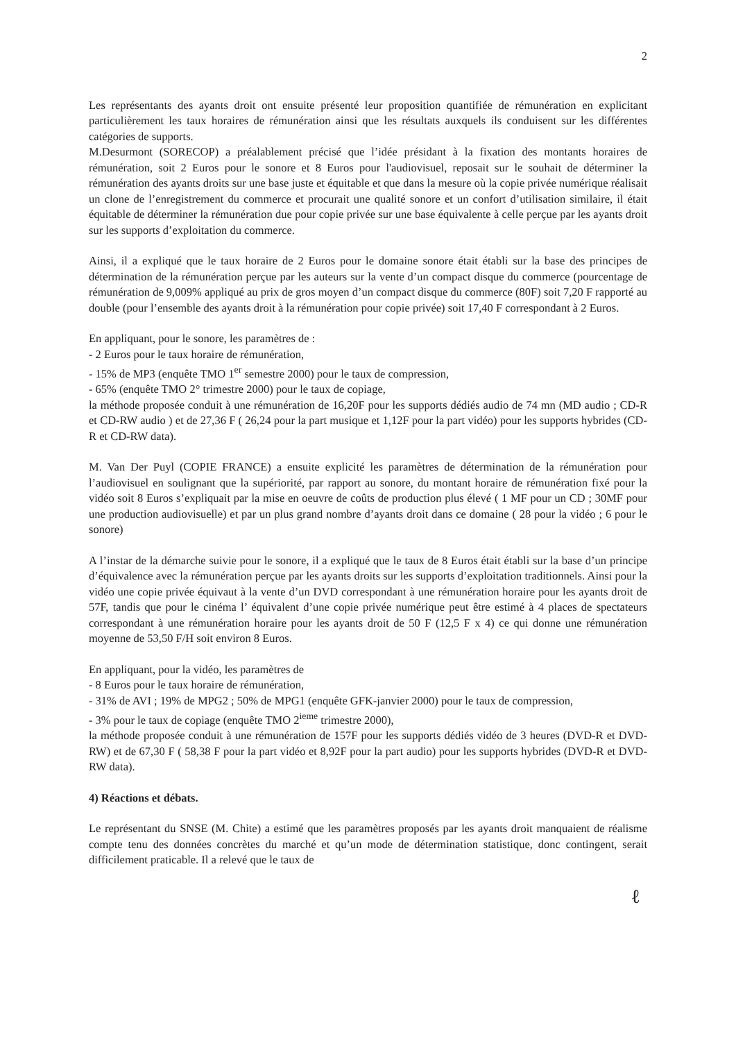2
Les représentants des ayants droit ont ensuite présenté leur proposition quantifiée de rémunération en explicitant particulièrement les taux horaires de rémunération ainsi que les résultats auxquels ils conduisent sur les différentes catégories de supports.
M.Desurmont (SORECOP) a préalablement précisé que l’idée présidant à la fixation des montants horaires de rémunération, soit 2 Euros pour le sonore et 8 Euros pour l'audiovisuel, reposait sur le souhait de déterminer la rémunération des ayants droits sur une base juste et équitable et que dans la mesure où la copie privée numérique réalisait un clone de l’enregistrement du commerce et procurait une qualité sonore et un confort d’utilisation similaire, il était équitable de déterminer la rémunération due pour copie privée sur une base équivalente à celle perçue par les ayants droit sur les supports d’exploitation du commerce.
Ainsi, il a expliqué que le taux horaire de 2 Euros pour le domaine sonore était établi sur la base des principes de détermination de la rémunération perçue par les auteurs sur la vente d’un compact disque du commerce (pourcentage de rémunération de 9,009% appliqué au prix de gros moyen d’un compact disque du commerce (80F) soit 7,20 F rapporté au double (pour l’ensemble des ayants droit à la rémunération pour copie privée) soit 17,40 F correspondant à 2 Euros.
En appliquant, pour le sonore, les paramètres de :
- 2 Euros pour le taux horaire de rémunération,
- 15% de MP3 (enquête TMO 1<sup>er</sup> semestre 2000) pour le taux de compression,
- 65% (enquête TMO 2° trimestre 2000) pour le taux de copiage,
la méthode proposée conduit à une rémunération de 16,20F pour les supports dédiés audio de 74 mn (MD audio ; CD-R et CD-RW audio ) et de 27,36 F ( 26,24 pour la part musique et 1,12F pour la part vidéo) pour les supports hybrides (CD- R et CD-RW data).
M. Van Der Puyl (COPIE FRANCE) a ensuite explicité les paramètres de détermination de la rémunération pour l’audiovisuel en soulignant que la supériorité, par rapport au sonore, du montant horaire de rémunération fixé pour la vidéo soit 8 Euros s’expliquait par la mise en oeuvre de coûts de production plus élevé ( 1 MF pour un CD ; 30MF pour une production audiovisuelle) et par un plus grand nombre d’ayants droit dans ce domaine ( 28 pour la vidéo ; 6 pour le sonore)
A l’instar de la démarche suivie pour le sonore, il a expliqué que le taux de 8 Euros était établi sur la base d’un principe d’équivalence avec la rémunération perçue par les ayants droits sur les supports d’exploitation traditionnels. Ainsi pour la vidéo une copie privée équivaut à la vente d’un DVD correspondant à une rémunération horaire pour les ayants droit de 57F, tandis que pour le cinéma l’ équivalent d’une copie privée numérique peut être estimé à 4 places de spectateurs correspondant à une rémunération horaire pour les ayants droit de 50 F (12,5 F x 4) ce qui donne une rémunération moyenne de 53,50 F/H soit environ 8 Euros.
En appliquant, pour la vidéo, les paramètres de
- 8 Euros pour le taux horaire de rémunération,
- 31% de AVI ; 19% de MPG2 ; 50% de MPG1 (enquête GFK-janvier 2000) pour le taux de compression,
- 3% pour le taux de copiage (enquête TMO 2<sup>ieme</sup> trimestre 2000),
la méthode proposée conduit à une rémunération de 157F pour les supports dédiés vidéo de 3 heures (DVD-R et DVD-RW) et de 67,30 F ( 58,38 F pour la part vidéo et 8,92F pour la part audio) pour les supports hybrides (DVD-R et DVD-RW data).
4) Réactions et débats.
Le représentant du SNSE (M. Chite) a estimé que les paramètres proposés par les ayants droit manquaient de réalisme compte tenu des données concrètes du marché et qu’un mode de détermination statistique, donc contingent, serait difficilement praticable. Il a relevé que le taux de
ℓ